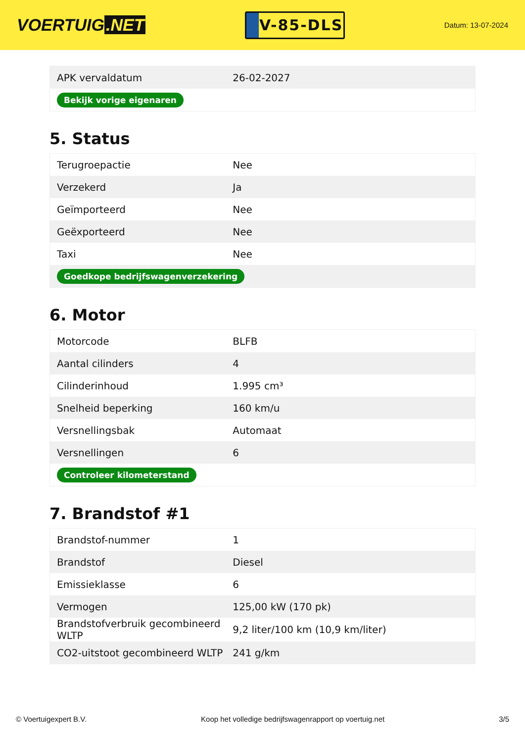VOERTUIG.NET
V-85-DLS
Datum: 13-07-2024
| APK vervaldatum | 26-02-2027 |
| Bekijk vorige eigenaren | |
5. Status
| Terugroepactie | Nee |
| Verzekerd | Ja |
| Geïmporteerd | Nee |
| Geëxporteerd | Nee |
| Taxi | Nee |
| Goedkope bedrijfswagenverzekering | |
6. Motor
| Motorcode | BLFB |
| Aantal cilinders | 4 |
| Cilinderinhoud | 1.995 cm³ |
| Snelheid beperking | 160 km/u |
| Versnellingsbak | Automaat |
| Versnellingen | 6 |
| Controleer kilometerstand | |
7. Brandstof #1
| Brandstof-nummer | 1 |
| Brandstof | Diesel |
| Emissieklasse | 6 |
| Vermogen | 125,00 kW (170 pk) |
| Brandstofverbruik gecombineerd WLTP | 9,2 liter/100 km (10,9 km/liter) |
| CO2-uitstoot gecombineerd WLTP | 241 g/km |
© Voertuigexpert B.V. Koop het volledige bedrijfswagenrapport op voertuig.net 3/5